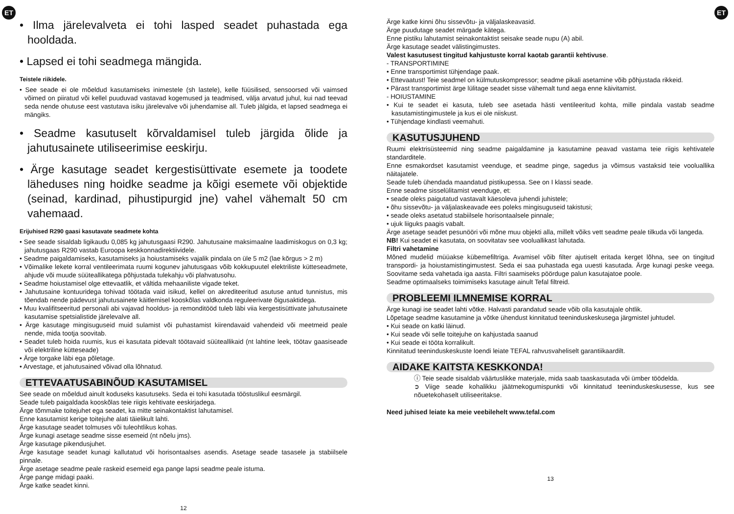ET ET
• Ilma järelevalveta ei tohi lasped seadet puhastada ega hooldada.
• Lapsed ei tohi seadmega mängida.
Teistele riikidele.
• See seade ei ole mõeldud kasutamiseks inimestele (sh lastele), kelle füüsilised, sensoorsed või vaimsed võimed on piiratud või kellel puuduvad vastavad kogemused ja teadmised, välja arvatud juhul, kui nad teevad seda nende ohutuse eest vastutava isiku järelevalve või juhendamise all. Tuleb jälgida, et lapsed seadmega ei mängiks.
• Seadme kasutuselt kõrvaldamisel tuleb järgida õlide ja jahutusainete utiliseerimise eeskirju.
• Ärge kasutage seadet kergestisüttivate esemete ja toodete läheduses ning hoidke seadme ja kõigi esemete või objektide (seinad, kardinad, pihustipurgid jne) vahel vähemalt 50 cm vahemaad.
Erijuhised R290 gaasi kasutavate seadmete kohta
• See seade sisaldab ligikaudu 0,085 kg jahutusgaasi R290. Jahutusaine maksimaalne laadimiskogus on 0,3 kg; jahutusgaas R290 vastab Euroopa keskkonnadirektiividele.
• Seadme paigaldamiseks, kasutamiseks ja hoiustamiseks vajalik pindala on üle 5 m2 (lae kõrgus > 2 m)
• Võimalike lekete korral ventileerimata ruumi kogunev jahutusgaas võib kokkupuutel elektriliste kütteseadmete, ahjude või muude süüteallikategа põhjustada tulekahju või plahvatusohu.
• Seadme hoiustamisel olge ettevaatlik, et vältida mehaaniliste vigade teket.
• Jahutusaine kontuuridega tohivad töötada vaid isikud, kellel on akrediteeritud asutuse antud tunnistus, mis tõendab nende pädevust jahutusainete käitlemisel kooskõlas valdkonda reguleerivate õigusaktidega.
• Muu kvalifitseeritud personali abi vajavad hooldus- ja remonditööd tuleb läbi viia kergestisüttivate jahutusainete kasutamise spetsialistide järelevalve all.
• Ärge kasutage mingisuguseid muid sulamist või puhastamist kiirendavaid vahendeid või meetmeid peale nende, mida tootja soovitab.
• Seadet tuleb hoida ruumis, kus ei kasutata pidevalt töötavaid süüteallikaid (nt lahtine leek, töötav gaasiseade või elektriline kütteseade)
• Ärge torgake läbi ega põletage.
• Arvestage, et jahutusained võivad olla lõhnatud.
ETTEVAATUSABINÕUD KASUTAMISEL
See seade on mõeldud ainult koduseks kasutuseks. Seda ei tohi kasutada tööstuslikul eesmärgil.
Seade tuleb paigaldada kooskõlas teie riigis kehtivate eeskirjadega.
Ärge tõmmake toitejuhet ega seadet, ka mitte seinakontaktist lahutamisel.
Enne kasutamist kerige toitejuhe alati täielikult lahti.
Ärge kasutage seadet tolmuses või tuleohtlikus kohas.
Ärge kunagi asetage seadme sisse esemeid (nt nõelu jms).
Ärge kasutage pikendusjuhet.
Ärge kasutage seadet kunagi kallutatud või horisontaalses asendis. Asetage seade tasasele ja stabiilsele pinnale.
Ärge asetage seadme peale raskeid esemeid ega pange lapsi seadme peale istuma.
Ärge pange midagi paaki.
Ärge katke seadet kinni.
12
Ärge katke kinni õhu sissevõtu- ja väljalaskeavasid.
Ärge puudutage seadet märgade kätega.
Enne pistiku lahutamist seinakontaktist seisake seade nupu (A) abil.
Ärge kasutage seadet välistingimustes.
Valest kasutusest tingitud kahjustuste korral kaotab garantii kehtivuse.
- TRANSPORTIMINE
• Enne transportimist tühjendage paak.
• Ettevaatust! Teie seadmel on külmutuskompressor; seadme pikali asetamine võib põhjustada rikkeid.
• Pärast transportimist ärge lülitage seadet sisse vähemalt tund aega enne käivitamist.
- HOIUSTAMINE
• Kui te seadet ei kasuta, tuleb see asetada hästi ventileeritud kohta, mille pindala vastab seadme kasutamistingimustele ja kus ei ole niiskust.
• Tühjendage kindlasti veemahuti.
KASUTUSJUHEND
Ruumi elektrisüsteemid ning seadme paigaldamine ja kasutamine peavad vastama teie riigis kehtivatele standarditele.
Enne esmakordset kasutamist veenduge, et seadme pinge, sagedus ja võimsus vastaksid teie vooluallika näitajatele.
Seade tuleb ühendada maandatud pistikupessa. See on I klassi seade.
Enne seadme sisselülitamist veenduge, et:
• seade oleks paigutatud vastavalt käesoleva juhendi juhistele;
• õhu sissevõtu- ja väljalaskeavade ees poleks mingisuguseid takistusi;
• seade oleks asetatud stabiilsele horisontaalsele pinnale;
• ujuk liiguks paagis vabalt.
Ärge asetage seadet pesunööri või mõne muu objekti alla, millelt võiks vett seadme peale tilkuda või langeda.
NB! Kui seadet ei kasutata, on soovitatav see vooluallikast lahutada.
Filtri vahetamine
Mõned mudelid müüakse kübemefiltriga. Avamisel võib filter ajutiselt eritada kerget lõhna, see on tingitud transpordi- ja hoiustamistingimustest. Seda ei saa puhastada ega uuesti kasutada. Ärge kunagi peske veega. Soovitame seda vahetada iga aasta. Filtri saamiseks pöörduge palun kasutajatoe poole.
Seadme optimaalseks toimimiseks kasutage ainult Tefal filtreid.
PROBLEEMI ILMNEMISE KORRAL
Ärge kunagi ise seadet lahti võtke. Halvasti parandatud seade võib olla kasutajale ohtlik.
Lõpetage seadme kasutamine ja võtke ühendust kinnitatud teeninduskeskusega järgmistel juhtudel.
• Kui seade on katki läinud.
• Kui seade või selle toitejuhe on kahjustada saanud
• Kui seade ei tööta korralikult.
Kinnitatud teeninduskeskuste loendi leiate TEFAL rahvusvaheliselt garantiikaardilt.
AIDAKE KAITSTA KESKKONDA!
ⓘ Teie seade sisaldab väärtuslikke materjale, mida saab taaskasutada või ümber töödelda.
➲ Viige seade kohalikku jäätmekogumispunkti või kinnitatud teeninduskeskusesse, kus see nõuetekohaselt utiliseeritakse.
Need juhised leiate ka meie veebilehelt www.tefal.com
13